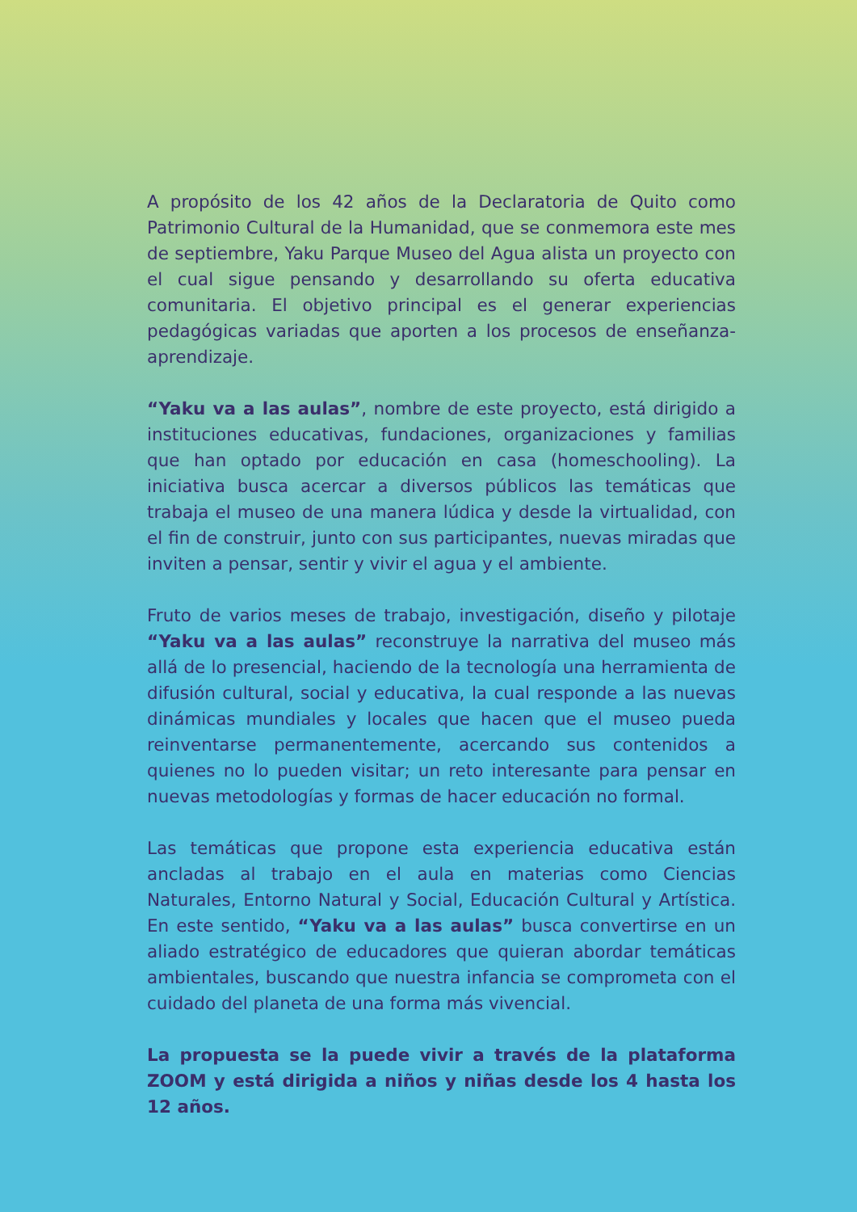A propósito de los 42 años de la Declaratoria de Quito como Patrimonio Cultural de la Humanidad, que se conmemora este mes de septiembre, Yaku Parque Museo del Agua alista un proyecto con el cual sigue pensando y desarrollando su oferta educativa comunitaria. El objetivo principal es el generar experiencias pedagógicas variadas que aporten a los procesos de enseñanza-aprendizaje.
“Yaku va a las aulas”, nombre de este proyecto, está dirigido a instituciones educativas, fundaciones, organizaciones y familias que han optado por educación en casa (homeschooling). La iniciativa busca acercar a diversos públicos las temáticas que trabaja el museo de una manera lúdica y desde la virtualidad, con el fin de construir, junto con sus participantes, nuevas miradas que inviten a pensar, sentir y vivir el agua y el ambiente.
Fruto de varios meses de trabajo, investigación, diseño y pilotaje “Yaku va a las aulas” reconstruye la narrativa del museo más allá de lo presencial, haciendo de la tecnología una herramienta de difusión cultural, social y educativa, la cual responde a las nuevas dinámicas mundiales y locales que hacen que el museo pueda reinventarse permanentemente, acercando sus contenidos a quienes no lo pueden visitar; un reto interesante para pensar en nuevas metodologías y formas de hacer educación no formal.
Las temáticas que propone esta experiencia educativa están ancladas al trabajo en el aula en materias como Ciencias Naturales, Entorno Natural y Social, Educación Cultural y Artística. En este sentido, “Yaku va a las aulas” busca convertirse en un aliado estratégico de educadores que quieran abordar temáticas ambientales, buscando que nuestra infancia se comprometa con el cuidado del planeta de una forma más vivencial.
La propuesta se la puede vivir a través de la plataforma ZOOM y está dirigida a niños y niñas desde los 4 hasta los 12 años.